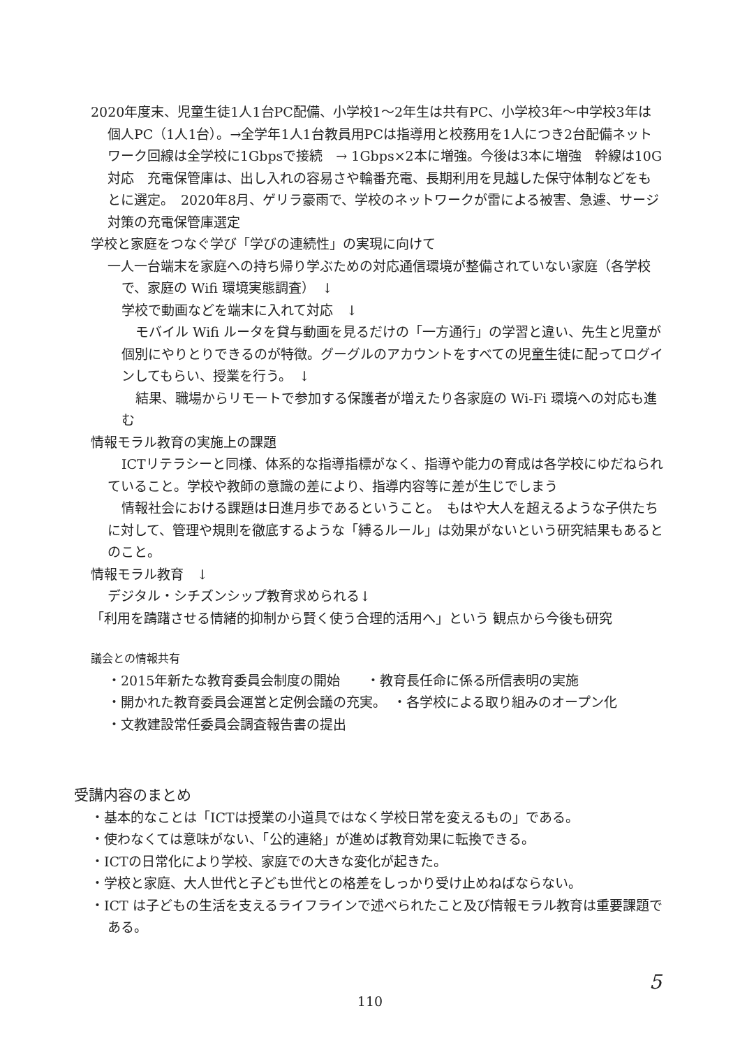2020年度末、児童生徒1人1台PC配備、小学校1～2年生は共有PC、小学校3年～中学校3年は個人PC（1人1台）。→全学年1人1台教員用PCは指導用と校務用を1人につき2台配備ネットワーク回線は全学校に1Gbpsで接続　→ 1Gbps×2本に増強。今後は3本に増強　幹線は10G対応　充電保管庫は、出し入れの容易さや輪番充電、長期利用を見越した保守体制などをもとに選定。　2020年8月、ゲリラ豪雨で、学校のネットワークが雷による被害、急遽、サージ対策の充電保管庫選定
学校と家庭をつなぐ学び「学びの連続性」の実現に向けて
一人一台端末を家庭への持ち帰り学ぶための対応通信環境が整備されていない家庭（各学校で、家庭の Wifi 環境実態調査）　↓
学校で動画などを端末に入れて対応　↓
モバイル Wifi ルータを貸与動画を見るだけの「一方通行」の学習と違い、先生と児童が個別にやりとりできるのが特徴。グーグルのアカウントをすべての児童生徒に配ってログインしてもらい、授業を行う。　↓
結果、職場からリモートで参加する保護者が増えたり各家庭の Wi-Fi 環境への対応も進む
情報モラル教育の実施上の課題
ICTリテラシーと同様、体系的な指導指標がなく、指導や能力の育成は各学校にゆだねられていること。学校や教師の意識の差により、指導内容等に差が生じでしまう
情報社会における課題は日進月歩であるということ。　もはや大人を超えるような子供たちに対して、管理や規則を徹底するような「縛るルール」は効果がないという研究結果もあるとのこと。
情報モラル教育　↓
デジタル・シチズンシップ教育求められる↓
「利用を躊躇させる情緒的抑制から賢く使う合理的活用へ」という 観点から今後も研究
議会との情報共有
・2015年新たな教育委員会制度の開始　　・教育長任命に係る所信表明の実施
・開かれた教育委員会運営と定例会議の充実。　・各学校による取り組みのオープン化
・文教建設常任委員会調査報告書の提出
受講内容のまとめ
・基本的なことは「ICTは授業の小道具ではなく学校日常を変えるもの」である。
・使わなくては意味がない、「公的連絡」が進めば教育効果に転換できる。
・ICTの日常化により学校、家庭での大きな変化が起きた。
・学校と家庭、大人世代と子ども世代との格差をしっかり受け止めねばならない。
・ICT は子どもの生活を支えるライフラインで述べられたこと及び情報モラル教育は重要課題である。
5
110